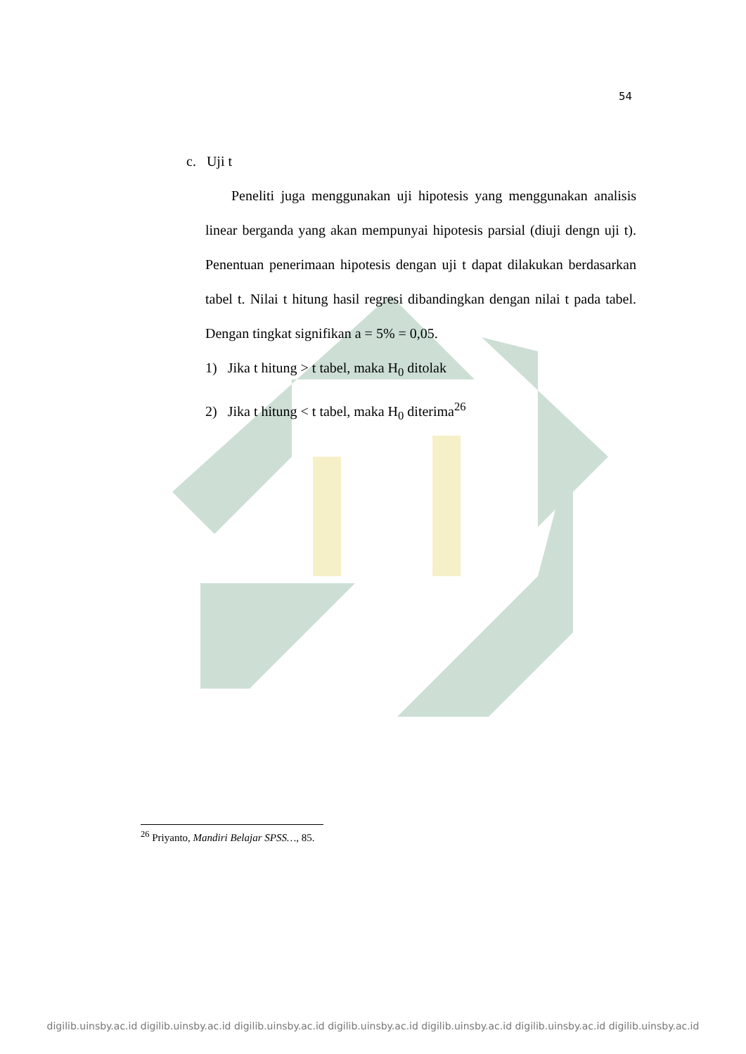54
c. Uji t
Peneliti juga menggunakan uji hipotesis yang menggunakan analisis linear berganda yang akan mempunyai hipotesis parsial (diuji dengn uji t). Penentuan penerimaan hipotesis dengan uji t dapat dilakukan berdasarkan tabel t. Nilai t hitung hasil regresi dibandingkan dengan nilai t pada tabel. Dengan tingkat signifikan a = 5% = 0,05.
1) Jika t hitung > t tabel, maka H<sub>0</sub> ditolak
2) Jika t hitung < t tabel, maka H<sub>0</sub> diterima<sup>26</sup>
<sup>26</sup> Priyanto, Mandiri Belajar SPSS…, 85.
digilib.uinsby.ac.id digilib.uinsby.ac.id digilib.uinsby.ac.id digilib.uinsby.ac.id digilib.uinsby.ac.id digilib.uinsby.ac.id digilib.uinsby.ac.id